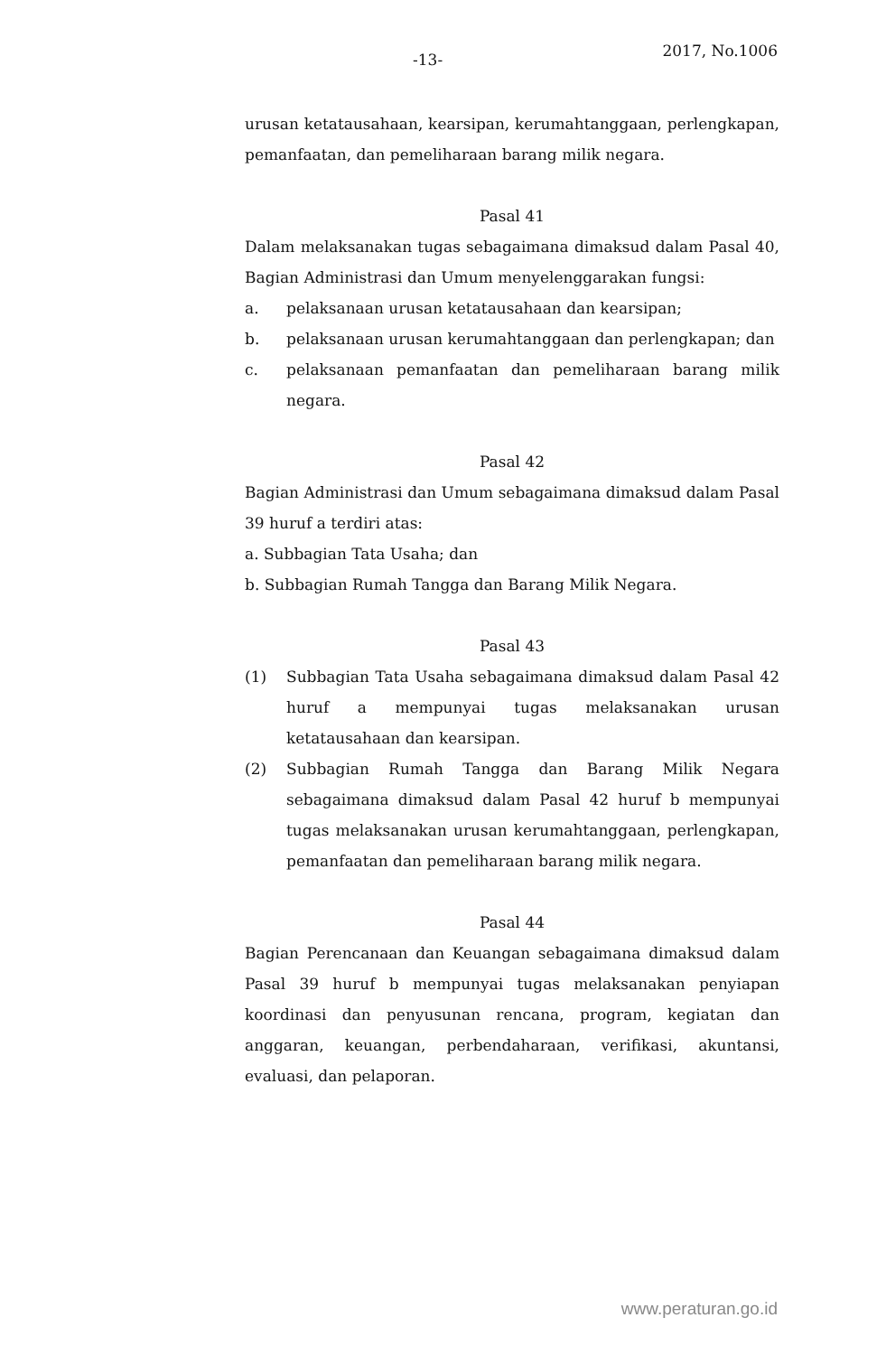-13- 2017, No.1006
urusan ketatausahaan, kearsipan, kerumahtanggaan, perlengkapan, pemanfaatan, dan pemeliharaan barang milik negara.
Pasal 41
Dalam melaksanakan tugas sebagaimana dimaksud dalam Pasal 40, Bagian Administrasi dan Umum menyelenggarakan fungsi:
a. pelaksanaan urusan ketatausahaan dan kearsipan;
b. pelaksanaan urusan kerumahtanggaan dan perlengkapan; dan
c. pelaksanaan pemanfaatan dan pemeliharaan barang milik negara.
Pasal 42
Bagian Administrasi dan Umum sebagaimana dimaksud dalam Pasal 39 huruf a terdiri atas:
a. Subbagian Tata Usaha; dan
b. Subbagian Rumah Tangga dan Barang Milik Negara.
Pasal 43
(1) Subbagian Tata Usaha sebagaimana dimaksud dalam Pasal 42 huruf a mempunyai tugas melaksanakan urusan ketatausahaan dan kearsipan.
(2) Subbagian Rumah Tangga dan Barang Milik Negara sebagaimana dimaksud dalam Pasal 42 huruf b mempunyai tugas melaksanakan urusan kerumahtanggaan, perlengkapan, pemanfaatan dan pemeliharaan barang milik negara.
Pasal 44
Bagian Perencanaan dan Keuangan sebagaimana dimaksud dalam Pasal 39 huruf b mempunyai tugas melaksanakan penyiapan koordinasi dan penyusunan rencana, program, kegiatan dan anggaran, keuangan, perbendaharaan, verifikasi, akuntansi, evaluasi, dan pelaporan.
www.peraturan.go.id